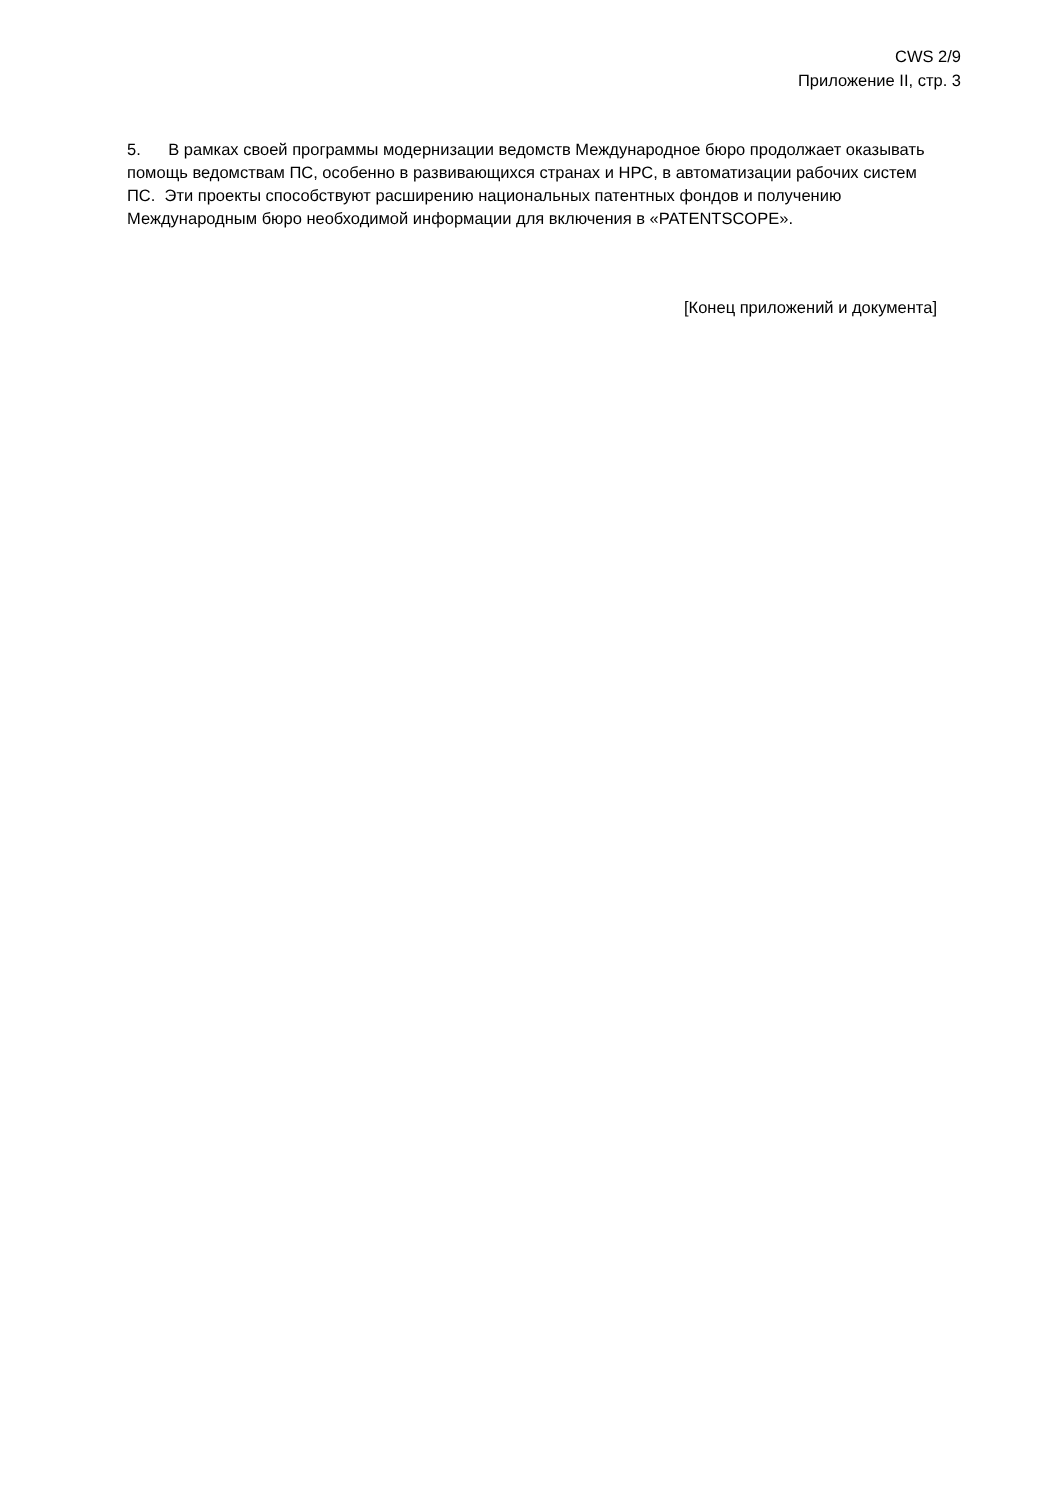CWS 2/9
Приложение II, стр. 3
5. В рамках своей программы модернизации ведомств Международное бюро продолжает оказывать помощь ведомствам ПС, особенно в развивающихся странах и НРС, в автоматизации рабочих систем ПС. Эти проекты способствуют расширению национальных патентных фондов и получению Международным бюро необходимой информации для включения в «PATENTSCOPE».
[Конец приложений и документа]